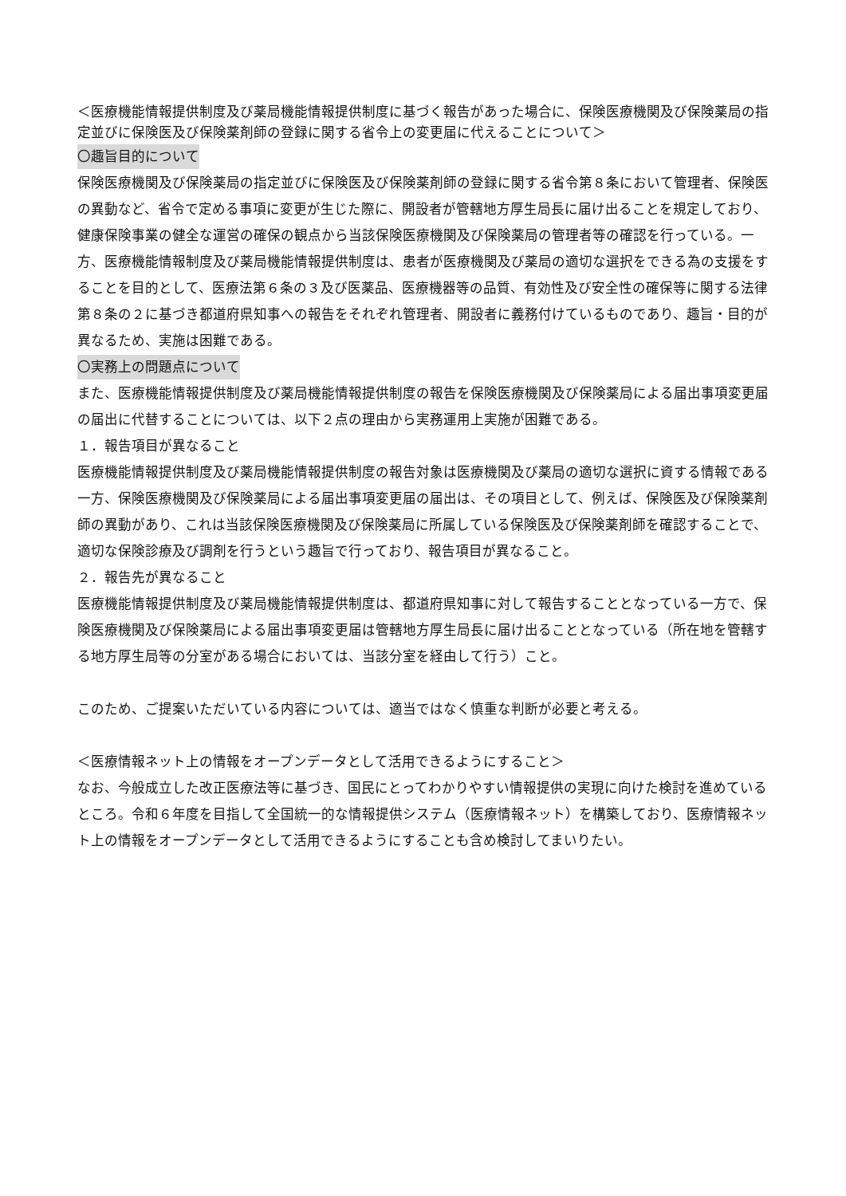＜医療機能情報提供制度及び薬局機能情報提供制度に基づく報告があった場合に、保険医療機関及び保険薬局の指定並びに保険医及び保険薬剤師の登録に関する省令上の変更届に代えることについて＞
〇趣旨目的について
保険医療機関及び保険薬局の指定並びに保険医及び保険薬剤師の登録に関する省令第８条において管理者、保険医の異動など、省令で定める事項に変更が生じた際に、開設者が管轄地方厚生局長に届け出ることを規定しており、健康保険事業の健全な運営の確保の観点から当該保険医療機関及び保険薬局の管理者等の確認を行っている。一方、医療機能情報制度及び薬局機能情報提供制度は、患者が医療機関及び薬局の適切な選択をできる為の支援をすることを目的として、医療法第６条の３及び医薬品、医療機器等の品質、有効性及び安全性の確保等に関する法律第８条の２に基づき都道府県知事への報告をそれぞれ管理者、開設者に義務付けているものであり、趣旨・目的が異なるため、実施は困難である。
〇実務上の問題点について
また、医療機能情報提供制度及び薬局機能情報提供制度の報告を保険医療機関及び保険薬局による届出事項変更届の届出に代替することについては、以下２点の理由から実務運用上実施が困難である。
１．報告項目が異なること
医療機能情報提供制度及び薬局機能情報提供制度の報告対象は医療機関及び薬局の適切な選択に資する情報である一方、保険医療機関及び保険薬局による届出事項変更届の届出は、その項目として、例えば、保険医及び保険薬剤師の異動があり、これは当該保険医療機関及び保険薬局に所属している保険医及び保険薬剤師を確認することで、適切な保険診療及び調剤を行うという趣旨で行っており、報告項目が異なること。
２．報告先が異なること
医療機能情報提供制度及び薬局機能情報提供制度は、都道府県知事に対して報告することとなっている一方で、保険医療機関及び保険薬局による届出事項変更届は管轄地方厚生局長に届け出ることとなっている（所在地を管轄する地方厚生局等の分室がある場合においては、当該分室を経由して行う）こと。
このため、ご提案いただいている内容については、適当ではなく慎重な判断が必要と考える。
＜医療情報ネット上の情報をオープンデータとして活用できるようにすること＞
なお、今般成立した改正医療法等に基づき、国民にとってわかりやすい情報提供の実現に向けた検討を進めているところ。令和６年度を目指して全国統一的な情報提供システム（医療情報ネット）を構築しており、医療情報ネット上の情報をオープンデータとして活用できるようにすることも含め検討してまいりたい。